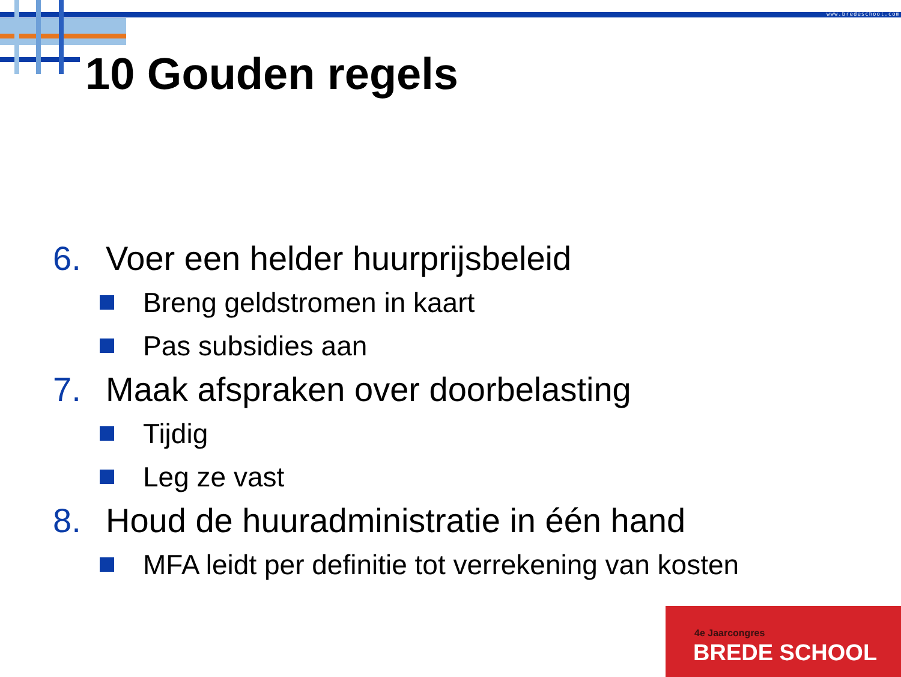www.bredeschool.com
10 Gouden regels
6. Voer een helder huurprijsbeleid
Breng geldstromen in kaart
Pas subsidies aan
7. Maak afspraken over doorbelasting
Tijdig
Leg ze vast
8. Houd de huuradministratie in één hand
MFA leidt per definitie tot verrekening van kosten
4e Jaarcongres
BREDE SCHOOL